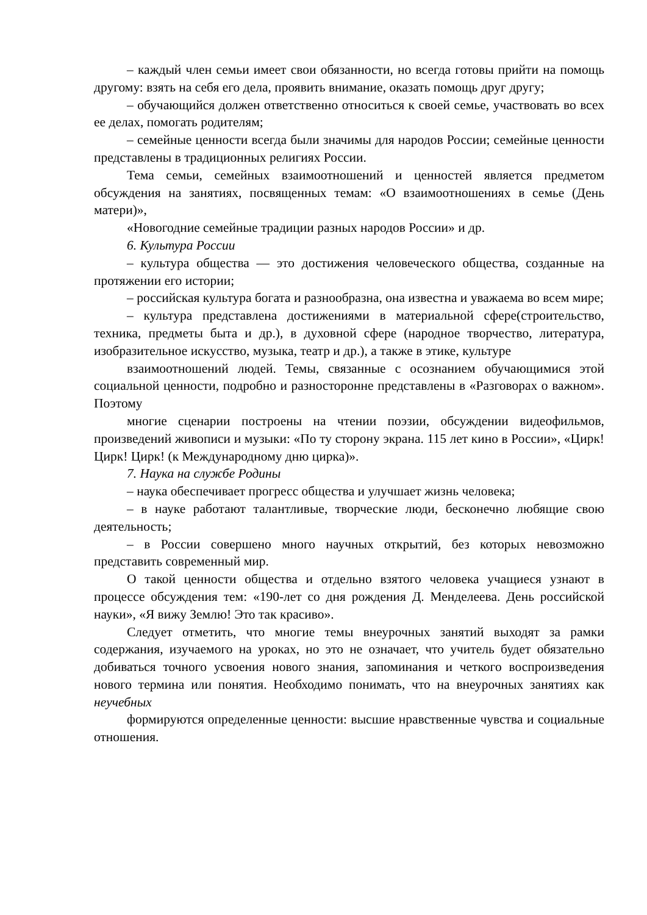– каждый член семьи имеет свои обязанности, но всегда готовы прийти на помощь другому: взять на себя его дела, проявить внимание, оказать помощь друг другу;
– обучающийся должен ответственно относиться к своей семье, участвовать во всех ее делах, помогать родителям;
– семейные ценности всегда были значимы для народов России; семейные ценности представлены в традиционных религиях России.
Тема семьи, семейных взаимоотношений и ценностей является предметом обсуждения на занятиях, посвященных темам: «О взаимоотношениях в семье (День матери)»,
«Новогодние семейные традиции разных народов России» и др.
6. Культура России
– культура общества — это достижения человеческого общества, созданные на протяжении его истории;
– российская культура богата и разнообразна, она известна и уважаема во всем мире;
– культура представлена достижениями в материальной сфере(строительство, техника, предметы быта и др.), в духовной сфере (народное творчество, литература, изобразительное искусство, музыка, театр и др.), а также в этике, культуре
взаимоотношений людей. Темы, связанные с осознанием обучающимися этой социальной ценности, подробно и разносторонне представлены в «Разговорах о важном». Поэтому
многие сценарии построены на чтении поэзии, обсуждении видеофильмов, произведений живописи и музыки: «По ту сторону экрана. 115 лет кино в России», «Цирк! Цирк! Цирк! (к Международному дню цирка)».
7. Наука на службе Родины
– наука обеспечивает прогресс общества и улучшает жизнь человека;
– в науке работают талантливые, творческие люди, бесконечно любящие свою деятельность;
– в России совершено много научных открытий, без которых невозможно представить современный мир.
О такой ценности общества и отдельно взятого человека учащиеся узнают в процессе обсуждения тем: «190-лет со дня рождения Д. Менделеева. День российской науки», «Я вижу Землю! Это так красиво».
Следует отметить, что многие темы внеурочных занятий выходят за рамки содержания, изучаемого на уроках, но это не означает, что учитель будет обязательно добиваться точного усвоения нового знания, запоминания и четкого воспроизведения нового термина или понятия. Необходимо понимать, что на внеурочных занятиях как неучебных
формируются определенные ценности: высшие нравственные чувства и социальные отношения.